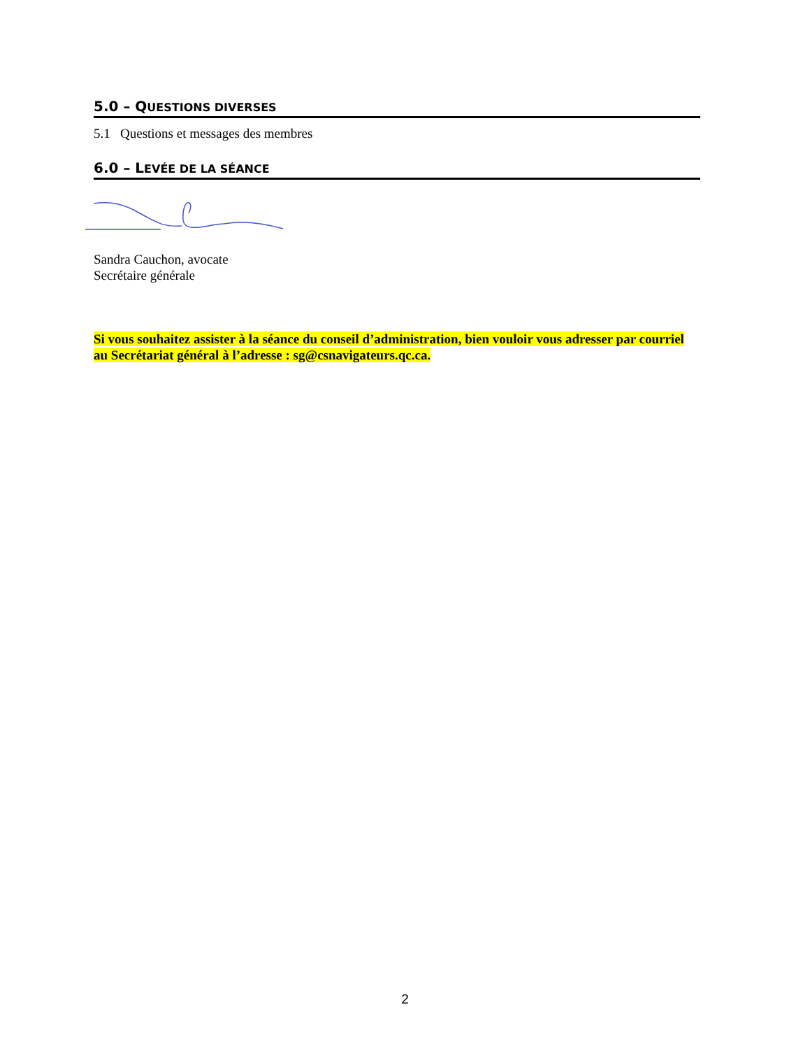5.0 – QUESTIONS DIVERSES
5.1 Questions et messages des membres
6.0 – LEVÉE DE LA SÉANCE
Sandra Cauchon, avocate
Secrétaire générale
Si vous souhaitez assister à la séance du conseil d’administration, bien vouloir vous adresser par courriel au Secrétariat général à l’adresse : sg@csnavigateurs.qc.ca.
2